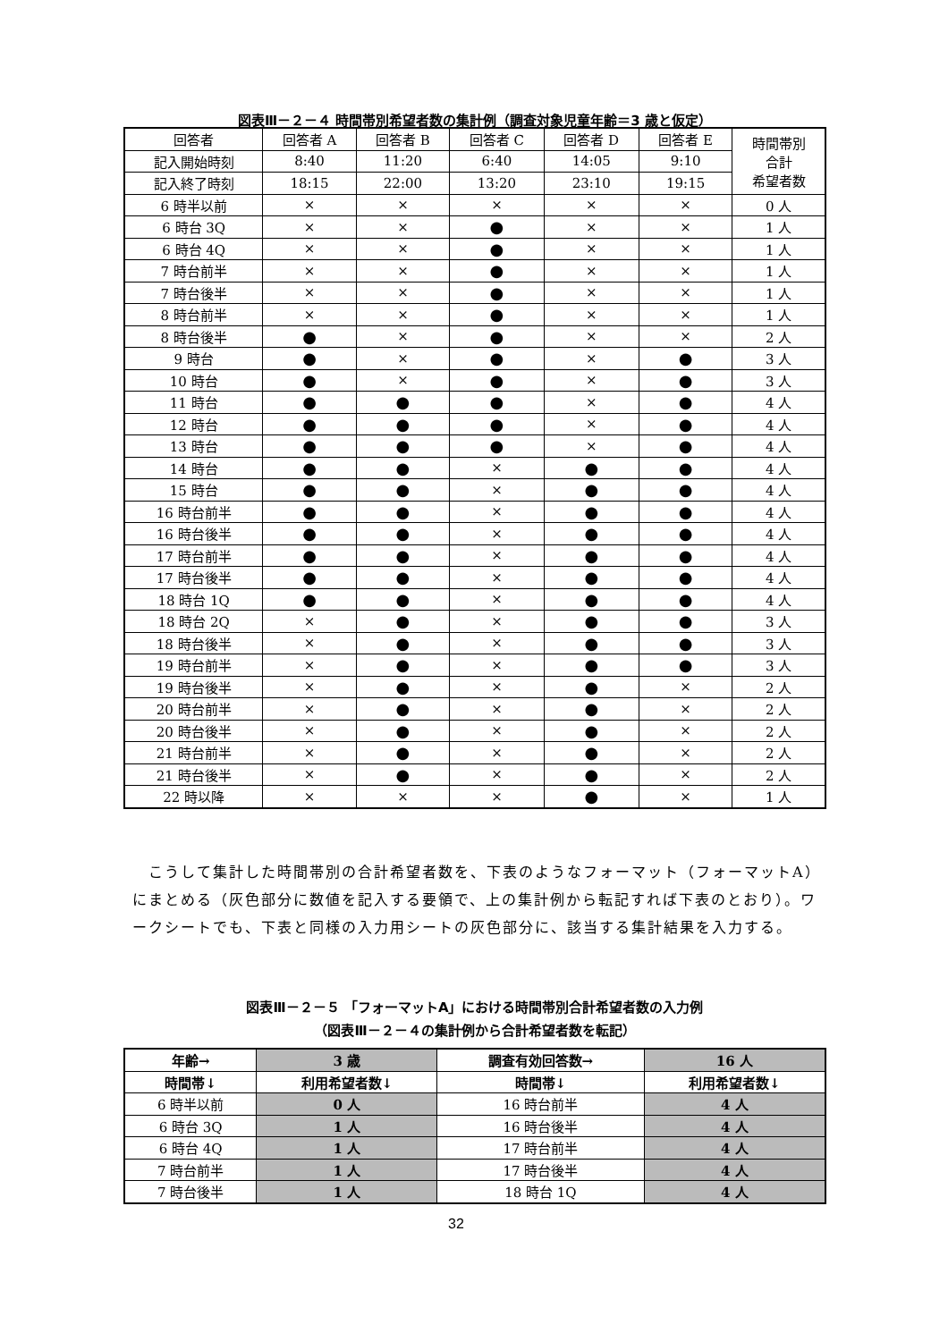図表Ⅲ－２－４ 時間帯別希望者数の集計例（調査対象児童年齢＝3 歳と仮定）
| 回答者 | 回答者 A | 回答者 B | 回答者 C | 回答者 D | 回答者 E | 時間帯別 合計 希望者数 |
| --- | --- | --- | --- | --- | --- | --- |
| 記入開始時刻 | 8:40 | 11:20 | 6:40 | 14:05 | 9:10 | |
| 記入終了時刻 | 18:15 | 22:00 | 13:20 | 23:10 | 19:15 | |
| 6 時半以前 | × | × | × | × | × | 0 人 |
| 6 時台 3Q | × | × | ● | × | × | 1 人 |
| 6 時台 4Q | × | × | ● | × | × | 1 人 |
| 7 時台前半 | × | × | ● | × | × | 1 人 |
| 7 時台後半 | × | × | ● | × | × | 1 人 |
| 8 時台前半 | × | × | ● | × | × | 1 人 |
| 8 時台後半 | ● | × | ● | × | × | 2 人 |
| 9 時台 | ● | × | ● | × | ● | 3 人 |
| 10 時台 | ● | × | ● | × | ● | 3 人 |
| 11 時台 | ● | ● | ● | × | ● | 4 人 |
| 12 時台 | ● | ● | ● | × | ● | 4 人 |
| 13 時台 | ● | ● | ● | × | ● | 4 人 |
| 14 時台 | ● | ● | × | ● | ● | 4 人 |
| 15 時台 | ● | ● | × | ● | ● | 4 人 |
| 16 時台前半 | ● | ● | × | ● | ● | 4 人 |
| 16 時台後半 | ● | ● | × | ● | ● | 4 人 |
| 17 時台前半 | ● | ● | × | ● | ● | 4 人 |
| 17 時台後半 | ● | ● | × | ● | ● | 4 人 |
| 18 時台 1Q | ● | ● | × | ● | ● | 4 人 |
| 18 時台 2Q | × | ● | × | ● | ● | 3 人 |
| 18 時台後半 | × | ● | × | ● | ● | 3 人 |
| 19 時台前半 | × | ● | × | ● | ● | 3 人 |
| 19 時台後半 | × | ● | × | ● | × | 2 人 |
| 20 時台前半 | × | ● | × | ● | × | 2 人 |
| 20 時台後半 | × | ● | × | ● | × | 2 人 |
| 21 時台前半 | × | ● | × | ● | × | 2 人 |
| 21 時台後半 | × | ● | × | ● | × | 2 人 |
| 22 時以降 | × | × | × | ● | × | 1 人 |
　こうして集計した時間帯別の合計希望者数を、下表のようなフォーマット（フォーマットA）にまとめる（灰色部分に数値を記入する要領で、上の集計例から転記すれば下表のとおり）。ワークシートでも、下表と同様の入力用シートの灰色部分に、該当する集計結果を入力する。
図表Ⅲ－２－５ 「フォーマットA」における時間帯別合計希望者数の入力例
（図表Ⅲ－２－４の集計例から合計希望者数を転記）
| 年齢→ | 3 歳 | 調査有効回答数→ | 16 人 |
| 時間帯↓ | 利用希望者数↓ | 時間帯↓ | 利用希望者数↓ |
| 6 時半以前 | 0 人 | 16 時台前半 | 4 人 |
| 6 時台 3Q | 1 人 | 16 時台後半 | 4 人 |
| 6 時台 4Q | 1 人 | 17 時台前半 | 4 人 |
| 7 時台前半 | 1 人 | 17 時台後半 | 4 人 |
| 7 時台後半 | 1 人 | 18 時台 1Q | 4 人 |
32